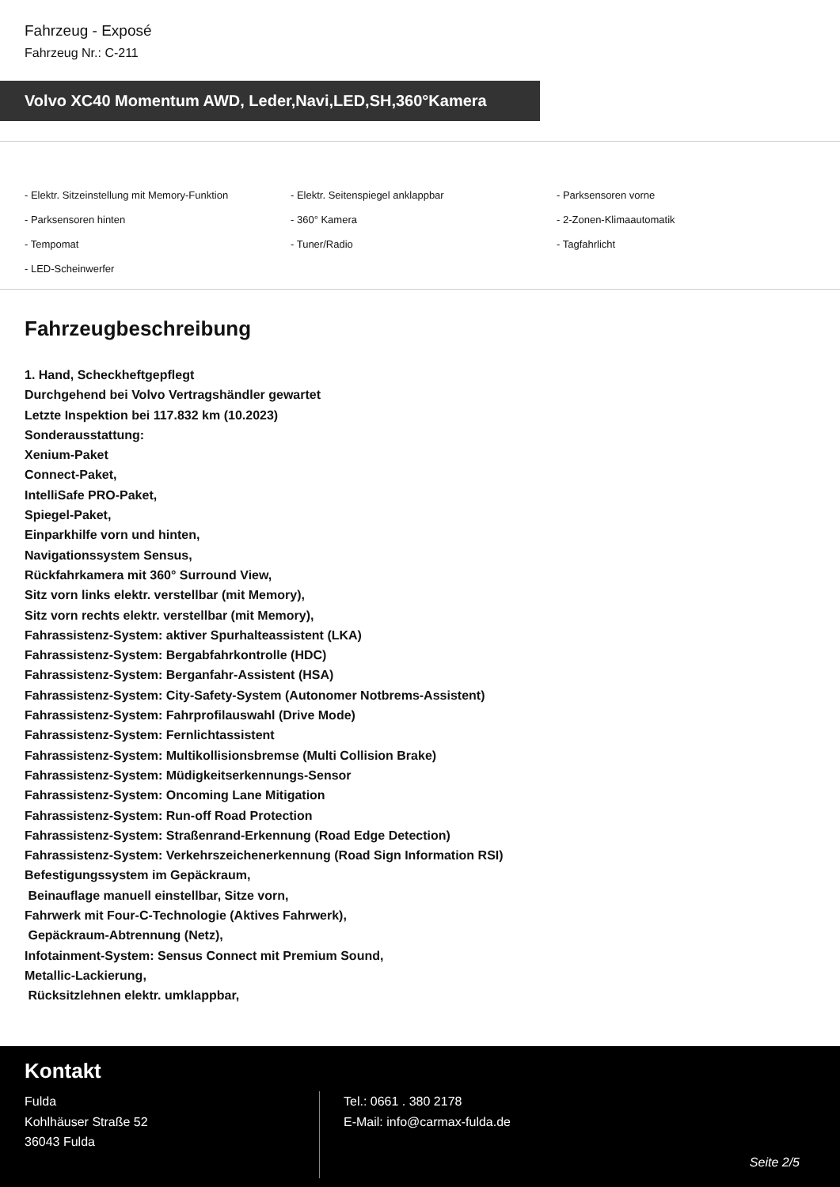Fahrzeug - Exposé
Fahrzeug Nr.: C-211
Volvo XC40 Momentum AWD, Leder,Navi,LED,SH,360°Kamera
- Elektr. Sitzeinstellung mit Memory-Funktion
- Elektr. Seitenspiegel anklappbar
- Parksensoren vorne
- Parksensoren hinten
- 360° Kamera
- 2-Zonen-Klimaautomatik
- Tempomat
- Tuner/Radio
- Tagfahrlicht
- LED-Scheinwerfer
Fahrzeugbeschreibung
1. Hand, Scheckheftgepflegt
Durchgehend bei Volvo Vertragshändler gewartet
Letzte Inspektion bei 117.832 km (10.2023)
Sonderausstattung:
Xenium-Paket
Connect-Paket,
IntelliSafe PRO-Paket,
Spiegel-Paket,
Einparkhilfe vorn und hinten,
Navigationssystem Sensus,
Rückfahrkamera mit 360° Surround View,
Sitz vorn links elektr. verstellbar (mit Memory),
Sitz vorn rechts elektr. verstellbar (mit Memory),
Fahrassistenz-System: aktiver Spurhalteassistent (LKA)
Fahrassistenz-System: Bergabfahrkontrolle (HDC)
Fahrassistenz-System: Berganfahr-Assistent (HSA)
Fahrassistenz-System: City-Safety-System (Autonomer Notbrems-Assistent)
Fahrassistenz-System: Fahrprofilauswahl (Drive Mode)
Fahrassistenz-System: Fernlichtassistent
Fahrassistenz-System: Multikollisionsbremse (Multi Collision Brake)
Fahrassistenz-System: Müdigkeitserkennungs-Sensor
Fahrassistenz-System: Oncoming Lane Mitigation
Fahrassistenz-System: Run-off Road Protection
Fahrassistenz-System: Straßenrand-Erkennung (Road Edge Detection)
Fahrassistenz-System: Verkehrszeichenerkennung (Road Sign Information RSI)
Befestigungssystem im Gepäckraum,
Beinauflage manuell einstellbar, Sitze vorn,
Fahrwerk mit Four-C-Technologie (Aktives Fahrwerk),
Gepäckraum-Abtrennung (Netz),
Infotainment-System: Sensus Connect mit Premium Sound,
Metallic-Lackierung,
Rücksitzlehnen elektr. umklappbar,
Kontakt
Fulda
Kohlhäuser Straße 52
36043 Fulda
Tel.: 0661 . 380 2178
E-Mail: info@carmax-fulda.de
Seite 2/5